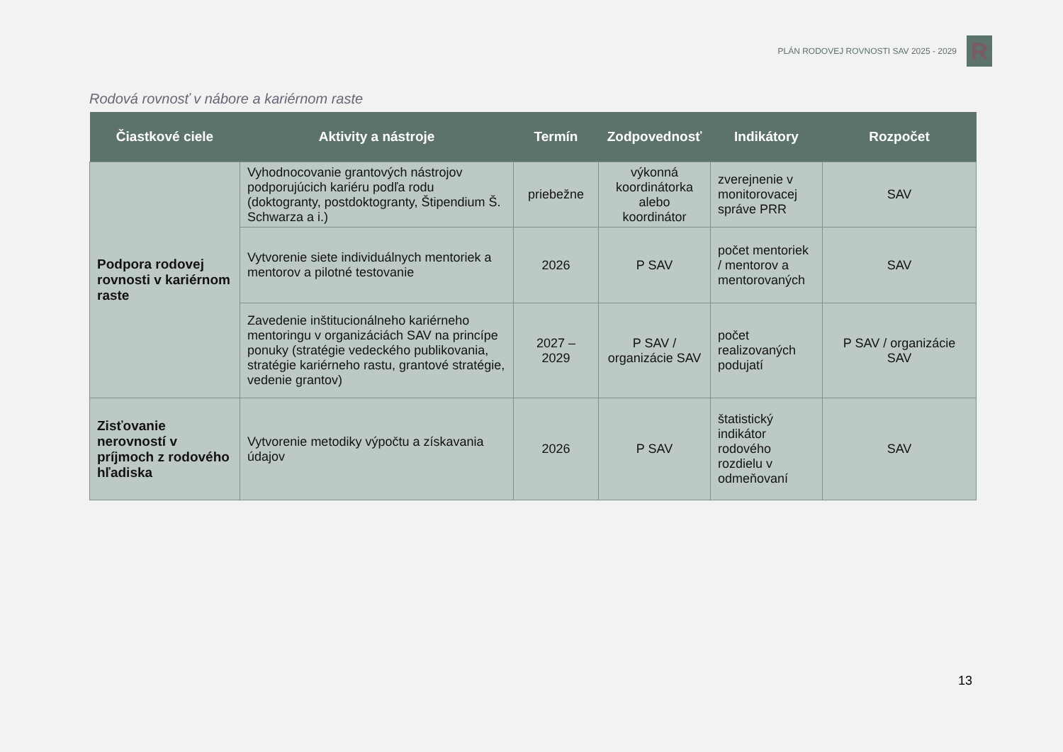PLÁN RODOVEJ ROVNOSTI SAV 2025 - 2029
R
Rodová rovnosť v nábore a kariérnom raste
| Čiastkové ciele | Aktivity a nástroje | Termín | Zodpovednosť | Indikátory | Rozpočet |
| --- | --- | --- | --- | --- | --- |
| Podpora rodovej rovnosti v kariérnom raste | Vyhodnocovanie grantových nástrojov podporujúcich kariéru podľa rodu (doktogranty, postdoktogranty, Štipendium Š. Schwarza a i.) | priebežne | výkonná koordinátorka alebo koordinátor | zverejnenie v monitorovacej správe PRR | SAV |
| | Vytvorenie siete individuálnych mentoriek a mentorov a pilotné testovanie | 2026 | P SAV | počet mentoriek / mentorov a mentorovaných | SAV |
| | Zavedenie inštitucionálneho kariérneho mentoringu v organizáciách SAV na princípe ponuky (stratégie vedeckého publikovania, stratégie kariérneho rastu, grantové stratégie, vedenie grantov) | 2027 – 2029 | P SAV / organizácie SAV | počet realizovaných podujatí | P SAV / organizácie SAV |
| Zisťovanie nerovností v príjmoch z rodového hľadiska | Vytvorenie metodiky výpočtu a získavania údajov | 2026 | P SAV | štatistický indikátor rodového rozdielu v odmeňovaní | SAV |
13